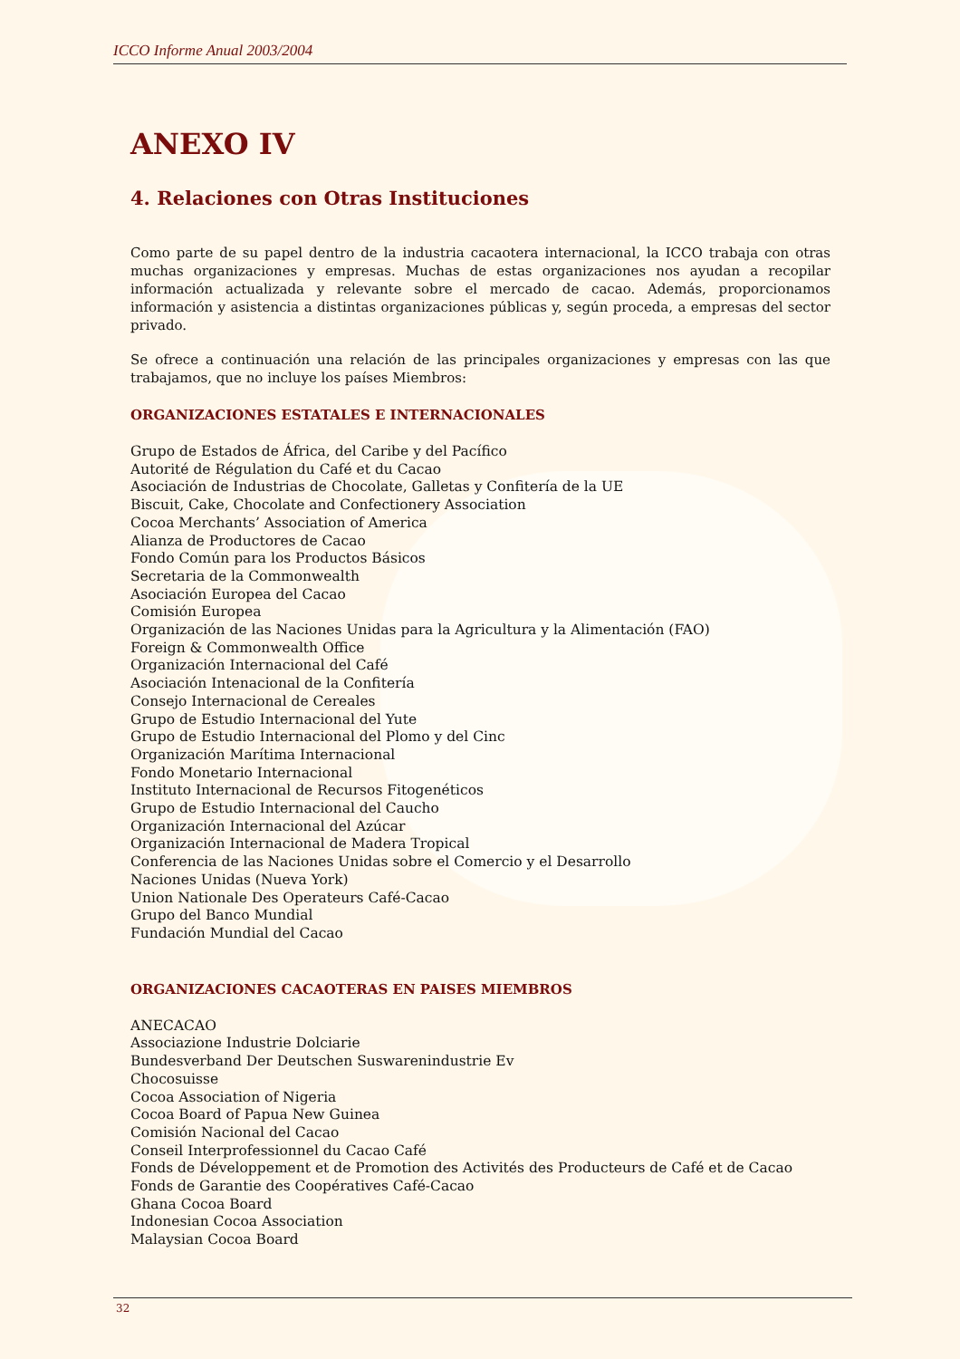ICCO Informe Anual 2003/2004
ANEXO IV
4. Relaciones con Otras Instituciones
Como parte de su papel dentro de la industria cacaotera internacional, la ICCO trabaja con otras muchas organizaciones y empresas. Muchas de estas organizaciones nos ayudan a recopilar información actualizada y relevante sobre el mercado de cacao. Además, proporcionamos información y asistencia a distintas organizaciones públicas y, según proceda, a empresas del sector privado.
Se ofrece a continuación una relación de las principales organizaciones y empresas con las que trabajamos, que no incluye los países Miembros:
ORGANIZACIONES ESTATALES E INTERNACIONALES
Grupo de Estados de África, del Caribe y del Pacífico
Autorité de Régulation du Café et du Cacao
Asociación de Industrias de Chocolate, Galletas y Confitería de la UE
Biscuit, Cake, Chocolate and Confectionery Association
Cocoa Merchants’ Association of America
Alianza de Productores de Cacao
Fondo Común para los Productos Básicos
Secretaria de la Commonwealth
Asociación Europea del Cacao
Comisión Europea
Organización de las Naciones Unidas para la Agricultura y la Alimentación (FAO)
Foreign & Commonwealth Office
Organización Internacional del Café
Asociación Intenacional de la Confitería
Consejo Internacional de Cereales
Grupo de Estudio Internacional del Yute
Grupo de Estudio Internacional del Plomo y del Cinc
Organización Marítima Internacional
Fondo Monetario Internacional
Instituto Internacional de Recursos Fitogenéticos
Grupo de Estudio Internacional del Caucho
Organización Internacional del Azúcar
Organización Internacional de Madera Tropical
Conferencia de las Naciones Unidas sobre el Comercio y el Desarrollo
Naciones Unidas (Nueva York)
Union Nationale Des Operateurs Café-Cacao
Grupo del Banco Mundial
Fundación Mundial del Cacao
ORGANIZACIONES CACAOTERAS EN PAISES MIEMBROS
ANECACAO
Associazione Industrie Dolciarie
Bundesverband Der Deutschen Suswarenindustrie Ev
Chocosuisse
Cocoa Association of Nigeria
Cocoa Board of Papua New Guinea
Comisión Nacional del Cacao
Conseil Interprofessionnel du Cacao Café
Fonds de Développement et de Promotion des Activités des Producteurs de Café et de Cacao
Fonds de Garantie des Coopératives Café-Cacao
Ghana Cocoa Board
Indonesian Cocoa Association
Malaysian Cocoa Board
32